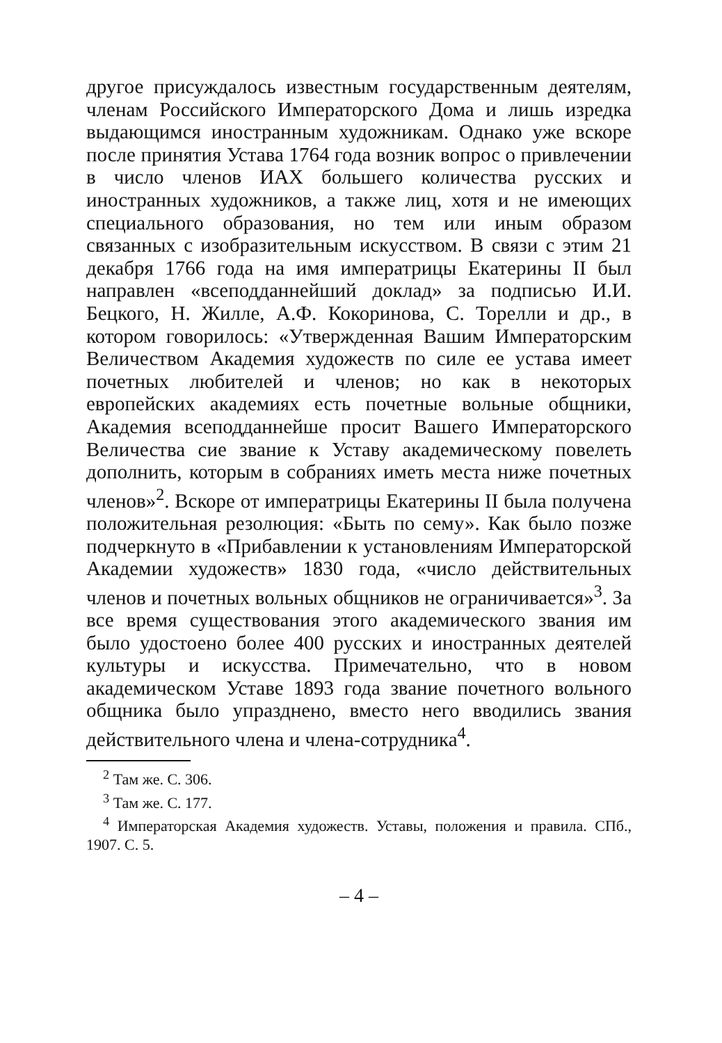другое присуждалось известным государственным деятелям, членам Российского Императорского Дома и лишь изредка выдающимся иностранным художникам. Однако уже вскоре после принятия Устава 1764 года возник вопрос о привлечении в число членов ИАХ большего количества русских и иностранных художников, а также лиц, хотя и не имеющих специального образования, но тем или иным образом связанных с изобразительным искусством. В связи с этим 21 декабря 1766 года на имя императрицы Екатерины II был направлен «всеподданнейший доклад» за подписью И.И. Бецкого, Н. Жилле, А.Ф. Кокоринова, С. Торелли и др., в котором говорилось: «Утвержденная Вашим Императорским Величеством Академия художеств по силе ее устава имеет почетных любителей и членов; но как в некоторых европейских академиях есть почетные вольные общники, Академия всеподданнейше просит Вашего Императорского Величества сие звание к Уставу академическому повелеть дополнить, которым в собраниях иметь места ниже почетных членов»<sup>2</sup>. Вскоре от императрицы Екатерины II была получена положительная резолюция: «Быть по сему». Как было позже подчеркнуто в «Прибавлении к установлениям Императорской Академии художеств» 1830 года, «число действительных членов и почетных вольных общников не ограничивается»<sup>3</sup>. За все время существования этого академического звания им было удостоено более 400 русских и иностранных деятелей культуры и искусства. Примечательно, что в новом академическом Уставе 1893 года звание почетного вольного общника было упразднено, вместо него вводились звания действительного члена и члена-сотрудника<sup>4</sup>.
<sup>2</sup> Там же. С. 306.
<sup>3</sup> Там же. С. 177.
<sup>4</sup> Императорская Академия художеств. Уставы, положения и правила. СПб., 1907. С. 5.
– 4 –